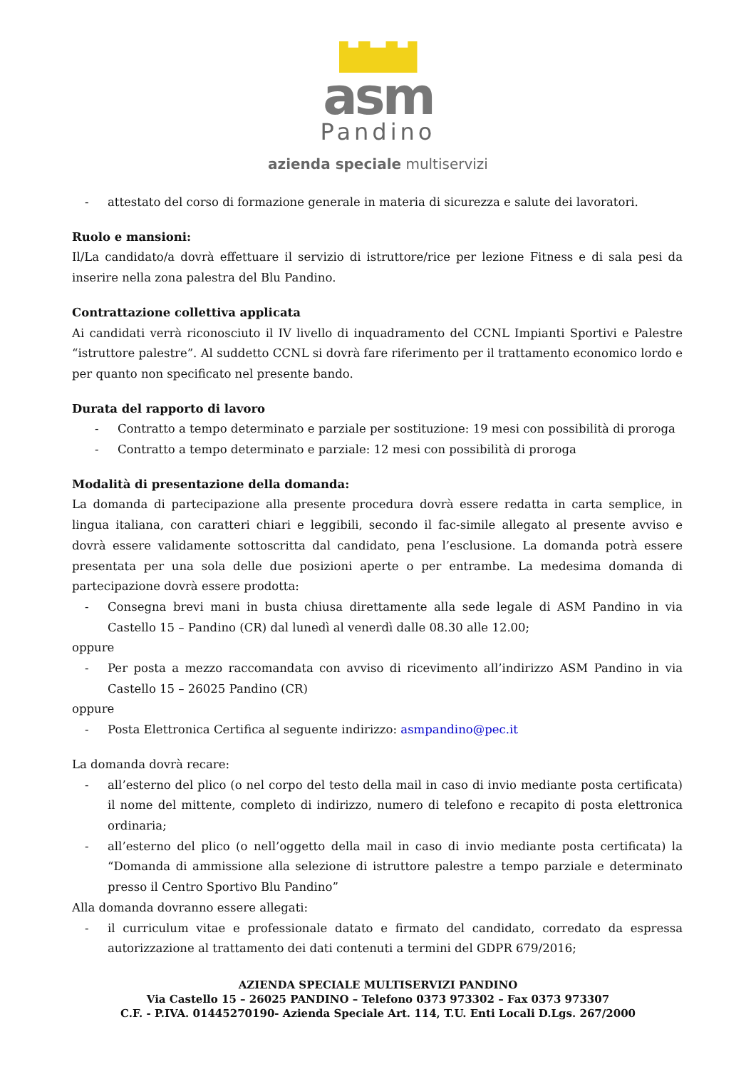asm
Pandino
azienda speciale multiservizi
- attestato del corso di formazione generale in materia di sicurezza e salute dei lavoratori.
Ruolo e mansioni:
Il/La candidato/a dovrà effettuare il servizio di istruttore/rice per lezione Fitness e di sala pesi da inserire nella zona palestra del Blu Pandino.
Contrattazione collettiva applicata
Ai candidati verrà riconosciuto il IV livello di inquadramento del CCNL Impianti Sportivi e Palestre “istruttore palestre”. Al suddetto CCNL si dovrà fare riferimento per il trattamento economico lordo e per quanto non specificato nel presente bando.
Durata del rapporto di lavoro
- Contratto a tempo determinato e parziale per sostituzione: 19 mesi con possibilità di proroga
- Contratto a tempo determinato e parziale: 12 mesi con possibilità di proroga
Modalità di presentazione della domanda:
La domanda di partecipazione alla presente procedura dovrà essere redatta in carta semplice, in lingua italiana, con caratteri chiari e leggibili, secondo il fac-simile allegato al presente avviso e dovrà essere validamente sottoscritta dal candidato, pena l’esclusione. La domanda potrà essere presentata per una sola delle due posizioni aperte o per entrambe. La medesima domanda di partecipazione dovrà essere prodotta:
- Consegna brevi mani in busta chiusa direttamente alla sede legale di ASM Pandino in via Castello 15 – Pandino (CR) dal lunedì al venerdì dalle 08.30 alle 12.00;
oppure
- Per posta a mezzo raccomandata con avviso di ricevimento all’indirizzo ASM Pandino in via Castello 15 – 26025 Pandino (CR)
oppure
- Posta Elettronica Certifica al seguente indirizzo: asmpandino@pec.it
La domanda dovrà recare:
- all’esterno del plico (o nel corpo del testo della mail in caso di invio mediante posta certificata) il nome del mittente, completo di indirizzo, numero di telefono e recapito di posta elettronica ordinaria;
- all’esterno del plico (o nell’oggetto della mail in caso di invio mediante posta certificata) la “Domanda di ammissione alla selezione di istruttore palestre a tempo parziale e determinato presso il Centro Sportivo Blu Pandino”
Alla domanda dovranno essere allegati:
- il curriculum vitae e professionale datato e firmato del candidato, corredato da espressa autorizzazione al trattamento dei dati contenuti a termini del GDPR 679/2016;
AZIENDA SPECIALE MULTISERVIZI PANDINO
Via Castello 15 – 26025 PANDINO – Telefono 0373 973302 – Fax 0373 973307
C.F. - P.IVA. 01445270190- Azienda Speciale Art. 114, T.U. Enti Locali D.Lgs. 267/2000